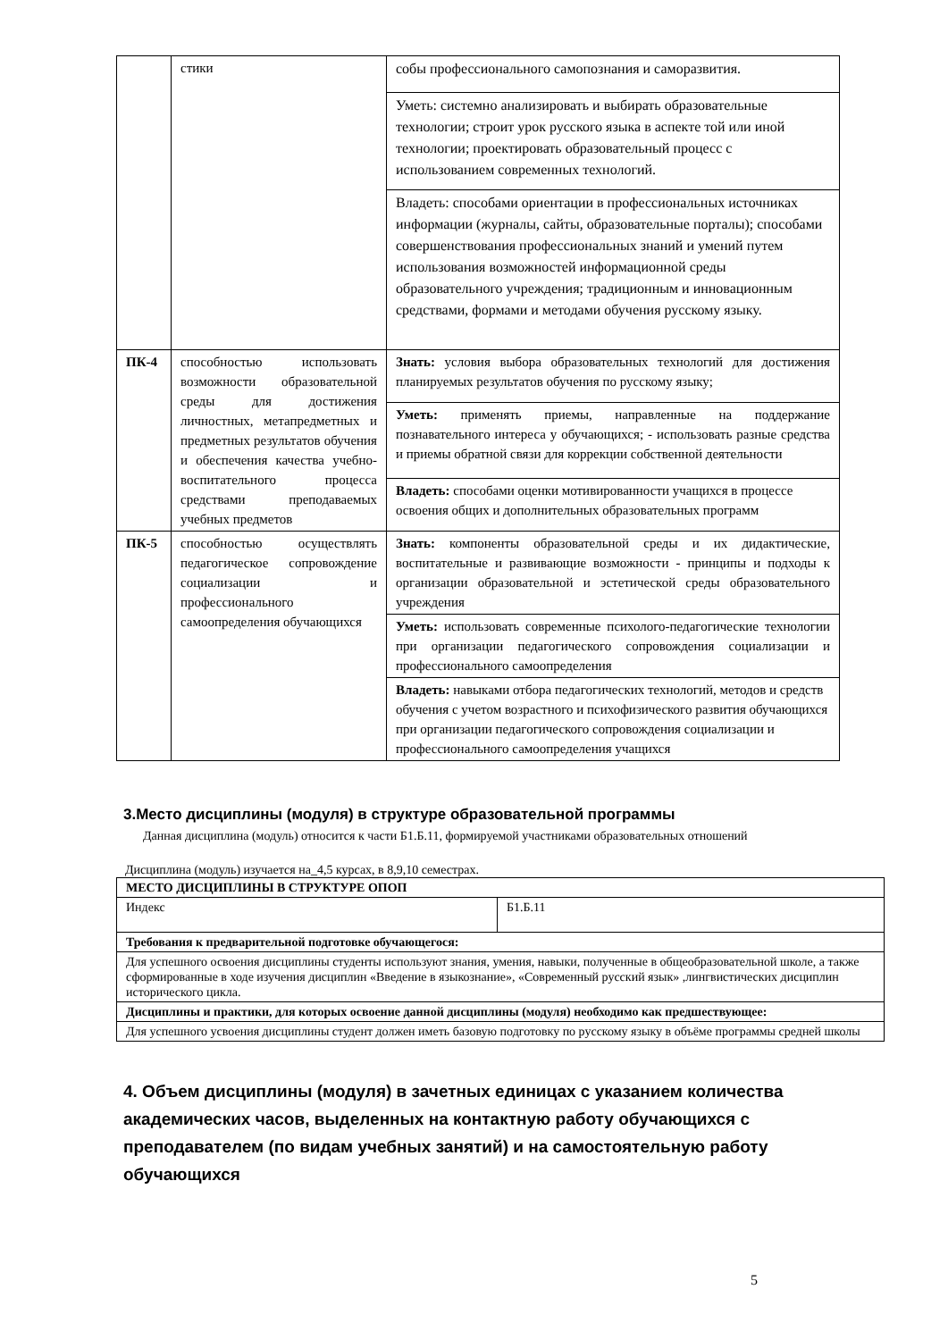| | стики | собы профессионального самопознания и саморазвития. |
| | | Уметь: системно анализировать и выбирать образовательные технологии; строит урок русского языка в аспекте той или иной технологии; проектировать образовательный процесс с использованием современных технологий. |
| | | Владеть: способами ориентации в профессиональных источниках информации (журналы, сайты, образовательные порталы); способами совершенствования профессиональных знаний и умений путем использования возможностей информационной среды образовательного учреждения; традиционным и инновационным средствами, формами и методами обучения русскому языку. |
| ПК-4 | способностью использовать возможности образовательной среды для достижения личностных, метапредметных и предметных результатов обучения и обеспечения качества учебно-воспитательного процесса средствами преподаваемых учебных предметов | Знать: условия выбора образовательных технологий для достижения планируемых результатов обучения по русскому языку; |
| | | Уметь: применять приемы, направленные на поддержание познавательного интереса у обучающихся; - использовать разные средства и приемы обратной связи для коррекции собственной деятельности |
| | | Владеть: способами оценки мотивированности учащихся в процессе освоения общих и дополнительных образовательных программ |
| ПК-5 | способностью осуществлять педагогическое сопровождение социализации и профессионального самоопределения обучающихся | Знать: компоненты образовательной среды и их дидактические, воспитательные и развивающие возможности - принципы и подходы к организации образовательной и эстетической среды образовательного учреждения |
| | | Уметь: использовать современные психолого-педагогические технологии при организации педагогического сопровождения социализации и профессионального самоопределения |
| | | Владеть: навыками отбора педагогических технологий, методов и средств обучения с учетом возрастного и психофизического развития обучающихся при организации педагогического сопровождения социализации и профессионального самоопределения учащихся |
3.Место дисциплины (модуля) в структуре образовательной программы
Данная дисциплина (модуль) относится к части Б1.Б.11, формируемой участниками образовательных отношений
Дисциплина (модуль) изучается на_4,5 курсах, в 8,9,10 семестрах.
| МЕСТО ДИСЦИПЛИНЫ В СТРУКТУРЕ ОПОП | |
| Индекс | Б1.Б.11 |
| Требования к предварительной подготовке обучающегося: | |
| Для успешного освоения дисциплины студенты используют знания, умения, навыки, полученные в общеобразовательной школе, а также сформированные в ходе изучения дисциплин «Введение в языкознание», «Современный русский язык» ,лингвистических дисциплин исторического цикла. | |
| Дисциплины и практики, для которых освоение данной дисциплины (модуля) необходимо как предшествующее: | |
| Для успешного усвоения дисциплины студент должен иметь базовую подготовку по русскому языку в объёме программы средней школы | |
4. Объем дисциплины (модуля) в зачетных единицах с указанием количества академических часов, выделенных на контактную работу обучающихся с преподавателем (по видам учебных занятий) и на самостоятельную работу обучающихся
5